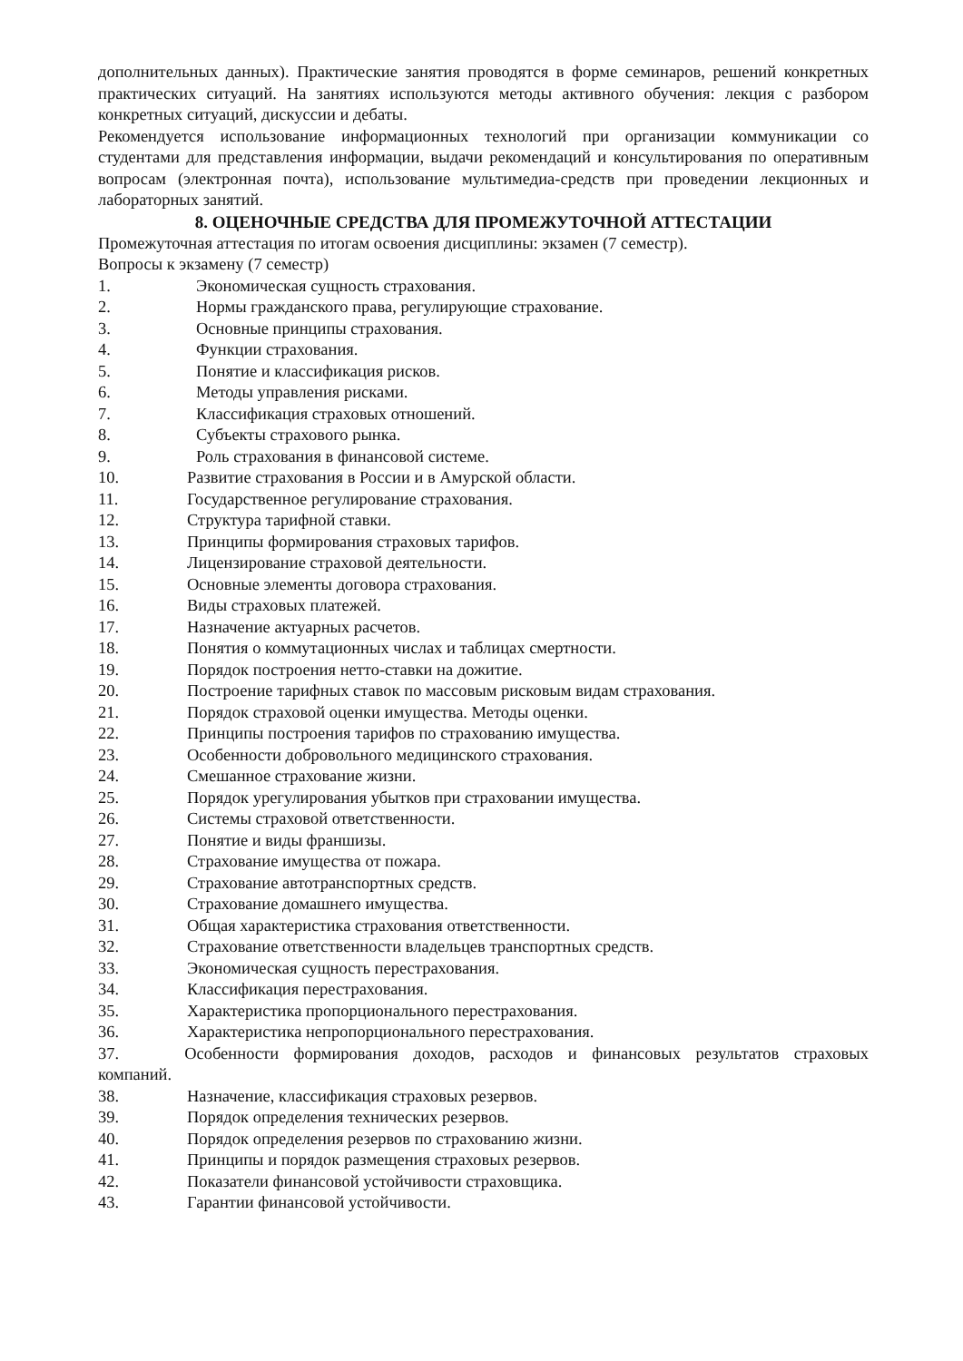дополнительных данных). Практические занятия проводятся в форме семинаров, решений конкретных практических ситуаций. На занятиях используются методы активного обучения: лекция с разбором конкретных ситуаций, дискуссии и дебаты.
Рекомендуется использование информационных технологий при организации коммуникации со студентами для представления информации, выдачи рекомендаций и консультирования по оперативным вопросам (электронная почта), использование мультимедиа-средств при проведении лекционных и лабораторных занятий.
8. ОЦЕНОЧНЫЕ СРЕДСТВА ДЛЯ ПРОМЕЖУТОЧНОЙ АТТЕСТАЦИИ
Промежуточная аттестация по итогам освоения дисциплины: экзамен (7 семестр).
Вопросы к экзамену (7 семестр)
1. Экономическая сущность страхования.
2. Нормы гражданского права, регулирующие страхование.
3. Основные принципы страхования.
4. Функции страхования.
5. Понятие и классификация рисков.
6. Методы управления рисками.
7. Классификация страховых отношений.
8. Субъекты страхового рынка.
9. Роль страхования в финансовой системе.
10. Развитие страхования в России и в Амурской области.
11. Государственное регулирование страхования.
12. Структура тарифной ставки.
13. Принципы формирования страховых тарифов.
14. Лицензирование страховой деятельности.
15. Основные элементы договора страхования.
16. Виды страховых платежей.
17. Назначение актуарных расчетов.
18. Понятия о коммутационных числах и таблицах смертности.
19. Порядок построения нетто-ставки на дожитие.
20. Построение тарифных ставок по массовым рисковым видам страхования.
21. Порядок страховой оценки имущества. Методы оценки.
22. Принципы построения тарифов по страхованию имущества.
23. Особенности добровольного медицинского страхования.
24. Смешанное страхование жизни.
25. Порядок урегулирования убытков при страховании имущества.
26. Системы страховой ответственности.
27. Понятие и виды франшизы.
28. Страхование имущества от пожара.
29. Страхование автотранспортных средств.
30. Страхование домашнего имущества.
31. Общая характеристика страхования ответственности.
32. Страхование ответственности владельцев транспортных средств.
33. Экономическая сущность перестрахования.
34. Классификация перестрахования.
35. Характеристика пропорционального перестрахования.
36. Характеристика непропорционального перестрахования.
37. Особенности формирования доходов, расходов и финансовых результатов страховых компаний.
38. Назначение, классификация страховых резервов.
39. Порядок определения технических резервов.
40. Порядок определения резервов по страхованию жизни.
41. Принципы и порядок размещения страховых резервов.
42. Показатели финансовой устойчивости страховщика.
43. Гарантии финансовой устойчивости.